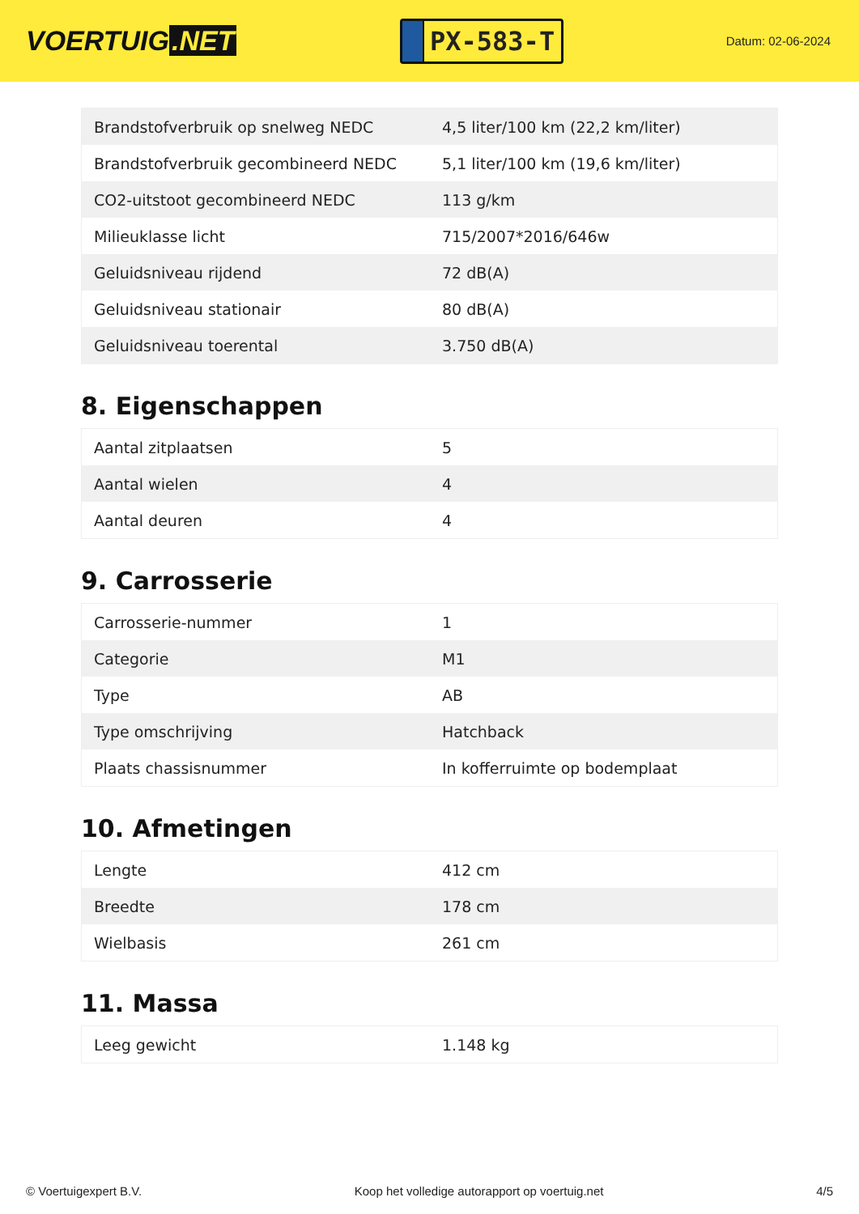VOERTUIG.NET
PX-583-T
Datum: 02-06-2024
| Brandstofverbruik op snelweg NEDC | 4,5 liter/100 km (22,2 km/liter) |
| Brandstofverbruik gecombineerd NEDC | 5,1 liter/100 km (19,6 km/liter) |
| CO2-uitstoot gecombineerd NEDC | 113 g/km |
| Milieuklasse licht | 715/2007*2016/646w |
| Geluidsniveau rijdend | 72 dB(A) |
| Geluidsniveau stationair | 80 dB(A) |
| Geluidsniveau toerental | 3.750 dB(A) |
8. Eigenschappen
| Aantal zitplaatsen | 5 |
| Aantal wielen | 4 |
| Aantal deuren | 4 |
9. Carrosserie
| Carrosserie-nummer | 1 |
| Categorie | M1 |
| Type | AB |
| Type omschrijving | Hatchback |
| Plaats chassisnummer | In kofferruimte op bodemplaat |
10. Afmetingen
| Lengte | 412 cm |
| Breedte | 178 cm |
| Wielbasis | 261 cm |
11. Massa
| Leeg gewicht | 1.148 kg |
© Voertuigexpert B.V. Koop het volledige autorapport op voertuig.net 4/5